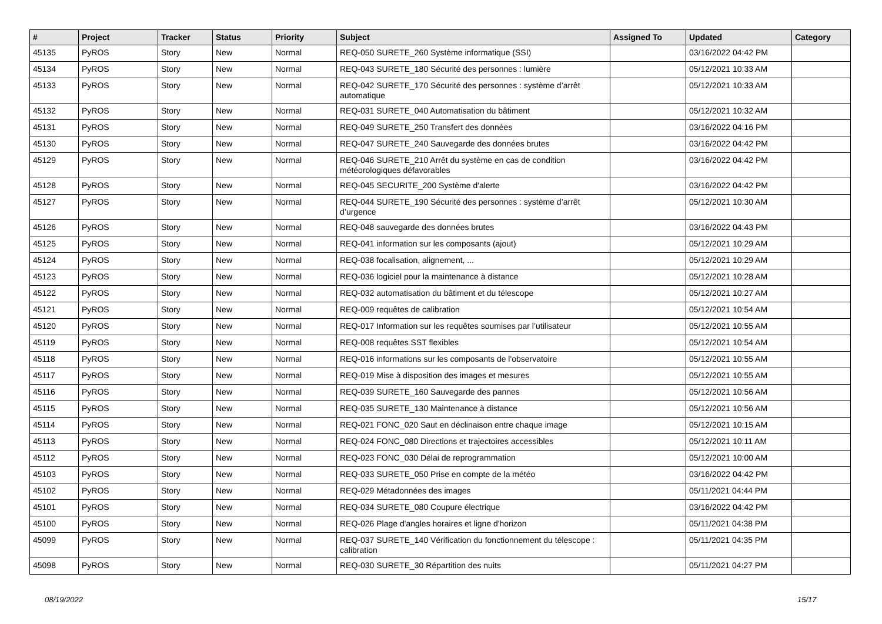| # | Project | Tracker | Status | Priority | Subject | Assigned To | Updated | Category |
| --- | --- | --- | --- | --- | --- | --- | --- | --- |
| 45135 | PyROS | Story | New | Normal | REQ-050 SURETE_260 Système informatique (SSI) | | 03/16/2022 04:42 PM | |
| 45134 | PyROS | Story | New | Normal | REQ-043 SURETE_180 Sécurité des personnes : lumière | | 05/12/2021 10:33 AM | |
| 45133 | PyROS | Story | New | Normal | REQ-042 SURETE_170 Sécurité des personnes : système d’arrêt automatique | | 05/12/2021 10:33 AM | |
| 45132 | PyROS | Story | New | Normal | REQ-031 SURETE_040 Automatisation du bâtiment | | 05/12/2021 10:32 AM | |
| 45131 | PyROS | Story | New | Normal | REQ-049 SURETE_250 Transfert des données | | 03/16/2022 04:16 PM | |
| 45130 | PyROS | Story | New | Normal | REQ-047 SURETE_240 Sauvegarde des données brutes | | 03/16/2022 04:42 PM | |
| 45129 | PyROS | Story | New | Normal | REQ-046 SURETE_210 Arrêt du système en cas de condition météorologiques défavorables | | 03/16/2022 04:42 PM | |
| 45128 | PyROS | Story | New | Normal | REQ-045 SECURITE_200 Système d'alerte | | 03/16/2022 04:42 PM | |
| 45127 | PyROS | Story | New | Normal | REQ-044 SURETE_190 Sécurité des personnes : système d’arrêt d’urgence | | 05/12/2021 10:30 AM | |
| 45126 | PyROS | Story | New | Normal | REQ-048 sauvegarde des données brutes | | 03/16/2022 04:43 PM | |
| 45125 | PyROS | Story | New | Normal | REQ-041 information sur les composants (ajout) | | 05/12/2021 10:29 AM | |
| 45124 | PyROS | Story | New | Normal | REQ-038 focalisation, alignement, ... | | 05/12/2021 10:29 AM | |
| 45123 | PyROS | Story | New | Normal | REQ-036 logiciel pour la maintenance à distance | | 05/12/2021 10:28 AM | |
| 45122 | PyROS | Story | New | Normal | REQ-032 automatisation du bâtiment et du télescope | | 05/12/2021 10:27 AM | |
| 45121 | PyROS | Story | New | Normal | REQ-009 requêtes de calibration | | 05/12/2021 10:54 AM | |
| 45120 | PyROS | Story | New | Normal | REQ-017 Information sur les requêtes soumises par l’utilisateur | | 05/12/2021 10:55 AM | |
| 45119 | PyROS | Story | New | Normal | REQ-008 requêtes SST flexibles | | 05/12/2021 10:54 AM | |
| 45118 | PyROS | Story | New | Normal | REQ-016 informations sur les composants de l'observatoire | | 05/12/2021 10:55 AM | |
| 45117 | PyROS | Story | New | Normal | REQ-019 Mise à disposition des images et mesures | | 05/12/2021 10:55 AM | |
| 45116 | PyROS | Story | New | Normal | REQ-039 SURETE_160 Sauvegarde des pannes | | 05/12/2021 10:56 AM | |
| 45115 | PyROS | Story | New | Normal | REQ-035 SURETE_130 Maintenance à distance | | 05/12/2021 10:56 AM | |
| 45114 | PyROS | Story | New | Normal | REQ-021 FONC_020 Saut en déclinaison entre chaque image | | 05/12/2021 10:15 AM | |
| 45113 | PyROS | Story | New | Normal | REQ-024 FONC_080 Directions et trajectoires accessibles | | 05/12/2021 10:11 AM | |
| 45112 | PyROS | Story | New | Normal | REQ-023 FONC_030 Délai de reprogrammation | | 05/12/2021 10:00 AM | |
| 45103 | PyROS | Story | New | Normal | REQ-033 SURETE_050 Prise en compte de la météo | | 03/16/2022 04:42 PM | |
| 45102 | PyROS | Story | New | Normal | REQ-029 Métadonnées des images | | 05/11/2021 04:44 PM | |
| 45101 | PyROS | Story | New | Normal | REQ-034 SURETE_080 Coupure électrique | | 03/16/2022 04:42 PM | |
| 45100 | PyROS | Story | New | Normal | REQ-026 Plage d'angles horaires et ligne d'horizon | | 05/11/2021 04:38 PM | |
| 45099 | PyROS | Story | New | Normal | REQ-037 SURETE_140 Vérification du fonctionnement du télescope : calibration | | 05/11/2021 04:35 PM | |
| 45098 | PyROS | Story | New | Normal | REQ-030 SURETE_30 Répartition des nuits | | 05/11/2021 04:27 PM | |
08/19/2022 15/17